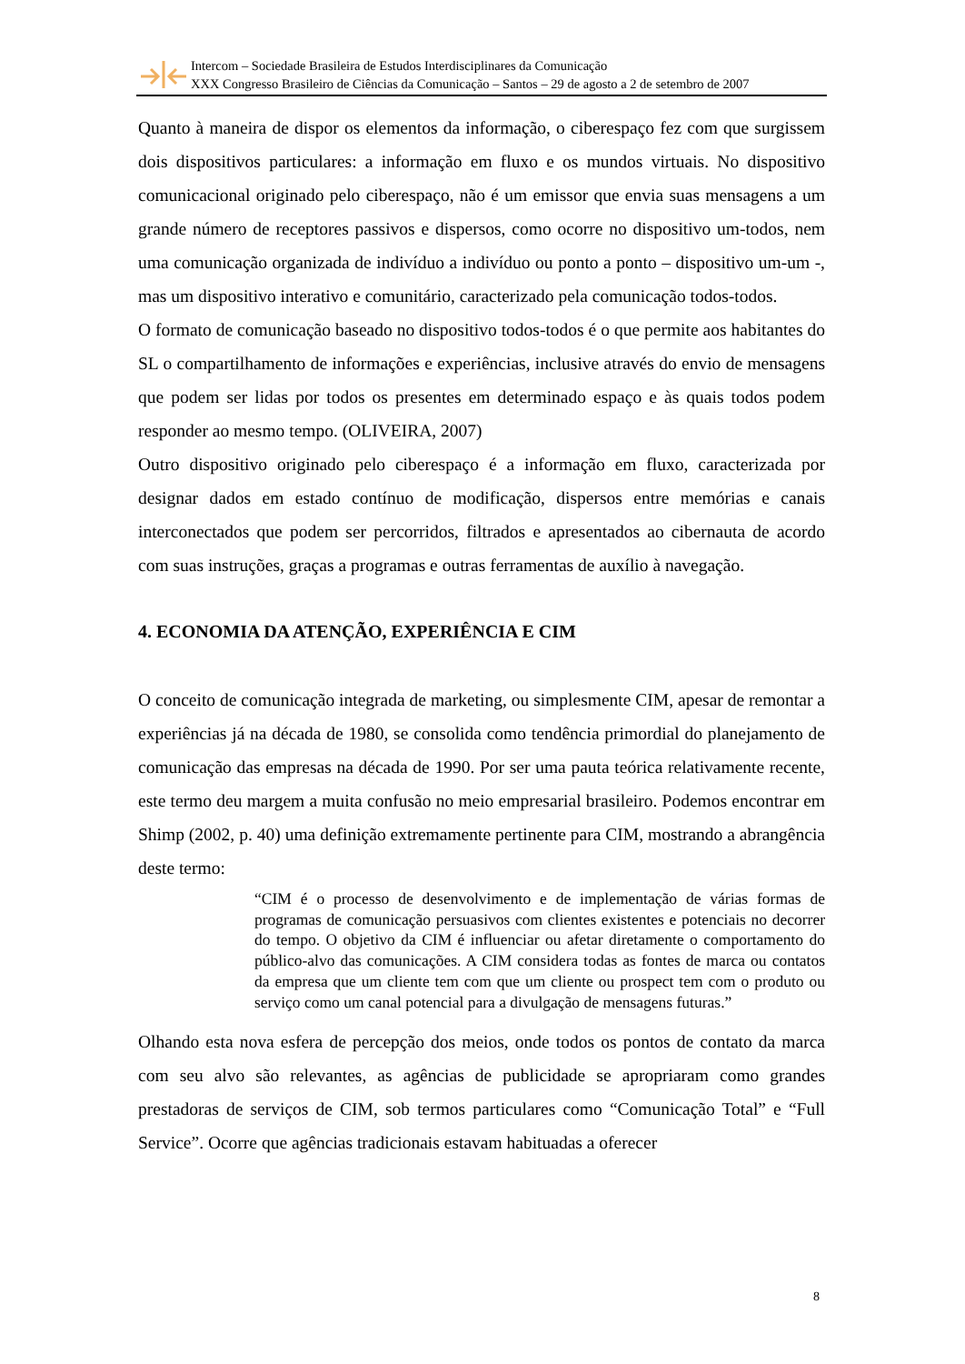Intercom – Sociedade Brasileira de Estudos Interdisciplinares da Comunicação
XXX Congresso Brasileiro de Ciências da Comunicação – Santos – 29 de agosto a 2 de setembro de 2007
Quanto à maneira de dispor os elementos da informação, o ciberespaço fez com que surgissem dois dispositivos particulares: a informação em fluxo e os mundos virtuais. No dispositivo comunicacional originado pelo ciberespaço, não é um emissor que envia suas mensagens a um grande número de receptores passivos e dispersos, como ocorre no dispositivo um-todos, nem uma comunicação organizada de indivíduo a indivíduo ou ponto a ponto – dispositivo um-um -, mas um dispositivo interativo e comunitário, caracterizado pela comunicação todos-todos.
O formato de comunicação baseado no dispositivo todos-todos é o que permite aos habitantes do SL o compartilhamento de informações e experiências, inclusive através do envio de mensagens que podem ser lidas por todos os presentes em determinado espaço e às quais todos podem responder ao mesmo tempo. (OLIVEIRA, 2007)
Outro dispositivo originado pelo ciberespaço é a informação em fluxo, caracterizada por designar dados em estado contínuo de modificação, dispersos entre memórias e canais interconectados que podem ser percorridos, filtrados e apresentados ao cibernauta de acordo com suas instruções, graças a programas e outras ferramentas de auxílio à navegação.
4. ECONOMIA DA ATENÇÃO, EXPERIÊNCIA E CIM
O conceito de comunicação integrada de marketing, ou simplesmente CIM, apesar de remontar a experiências já na década de 1980, se consolida como tendência primordial do planejamento de comunicação das empresas na década de 1990. Por ser uma pauta teórica relativamente recente, este termo deu margem a muita confusão no meio empresarial brasileiro. Podemos encontrar em Shimp (2002, p. 40) uma definição extremamente pertinente para CIM, mostrando a abrangência deste termo:
“CIM é o processo de desenvolvimento e de implementação de várias formas de programas de comunicação persuasivos com clientes existentes e potenciais no decorrer do tempo. O objetivo da CIM é influenciar ou afetar diretamente o comportamento do público-alvo das comunicações. A CIM considera todas as fontes de marca ou contatos da empresa que um cliente tem com que um cliente ou prospect tem com o produto ou serviço como um canal potencial para a divulgação de mensagens futuras.”
Olhando esta nova esfera de percepção dos meios, onde todos os pontos de contato da marca com seu alvo são relevantes, as agências de publicidade se apropriaram como grandes prestadoras de serviços de CIM, sob termos particulares como “Comunicação Total” e “Full Service”. Ocorre que agências tradicionais estavam habituadas a oferecer
8